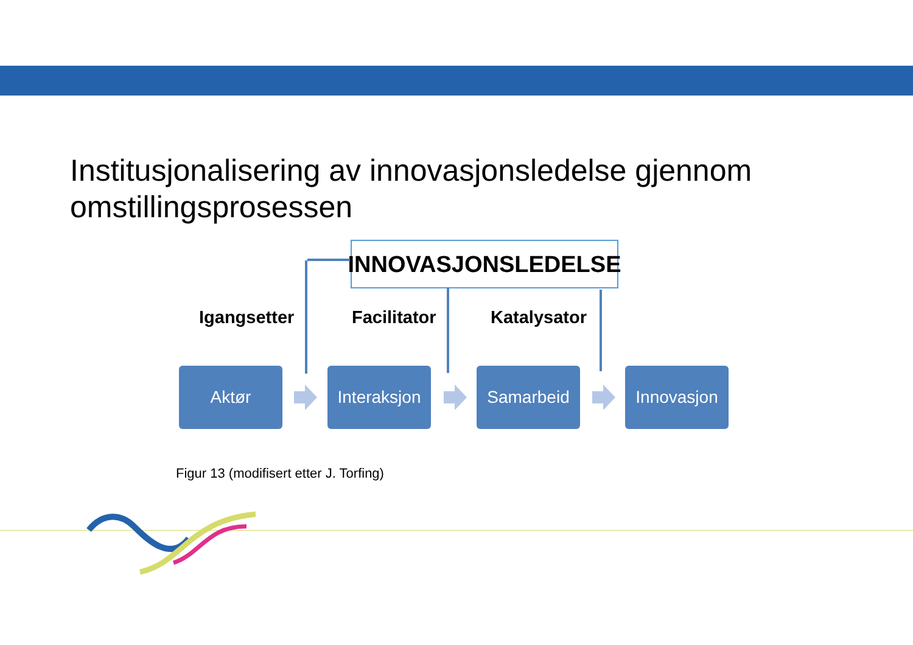Institusjonalisering av innovasjonsledelse gjennom
omstillingsprosessen
INNOVASJONSLEDELSE
Igangsetter Facilitator Katalysator
Aktør
Interaksjon
Samarbeid Innovasjon
Figur 13 (modifisert etter J. Torfing)